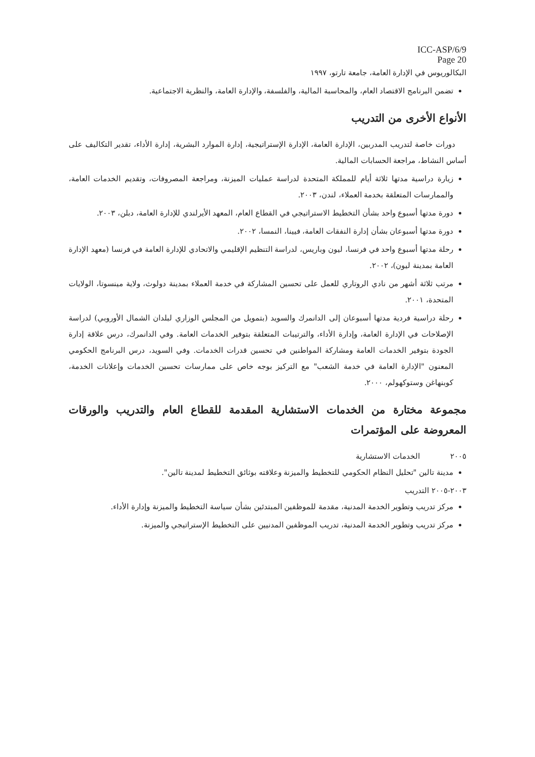ICC-ASP/6/9
Page 20
البكالوريوس في الإدارة العامة، جامعة تارتو، ١٩٩٧
تضمن البرنامج الاقتصاد العام، والمحاسبة المالية، والفلسفة، والإدارة العامة، والنظرية الاجتماعية.
الأنواع الأخرى من التدريب
دورات خاصة لتدريب المدربين، الإدارة العامة، الإدارة الإستراتيجية، إدارة الموارد البشرية، إدارة الأداء، تقدير التكاليف على أساس النشاط، مراجعة الحسابات المالية.
زيارة دراسية مدتها ثلاثة أيام للمملكة المتحدة لدراسة عمليات الميزنة، ومراجعة المصروفات، وتقديم الخدمات العامة، والممارسات المتعلقة بخدمة العملاء، لندن، ٢٠٠٣.
دورة مدتها أسبوع واحد بشأن التخطيط الاستراتيجي في القطاع العام، المعهد الأيرلندي للإدارة العامة، دبلن، ٢٠٠٣.
دورة مدتها أسبوعان بشأن إدارة النفقات العامة، فيينا، النمسا، ٢٠٠٢.
رحلة مدتها أسبوع واحد في فرنسا، ليون وباريس، لدراسة التنظيم الإقليمي والاتحادي للإدارة العامة في فرنسا (معهد الإدارة العامة بمدينة ليون)، ٢٠٠٢.
مرتب ثلاثة أشهر من نادي الروتاري للعمل على تحسين المشاركة في خدمة العملاء بمدينة دولوث، ولاية مينسوتا، الولايات المتحدة، ٢٠٠١.
رحلة دراسية فردية مدتها أسبوعان إلى الدانمرك والسويد (بتمويل من المجلس الوزاري لبلدان الشمال الأوروبي) لدراسة الإصلاحات في الإدارة العامة، وإدارة الأداء، والترتيبات المتعلقة بتوفير الخدمات العامة. وفي الدانمرك، درس علاقة إدارة الجودة بتوفير الخدمات العامة ومشاركة المواطنين في تحسين قدرات الخدمات. وفي السويد، درس البرنامج الحكومي المعنون "الإدارة العامة في خدمة الشعب" مع التركيز بوجه خاص على ممارسات تحسين الخدمات وإعلانات الخدمة، كوبنهاغن وستوكهولم، ٢٠٠٠.
مجموعة مختارة من الخدمات الاستشارية المقدمة للقطاع العام والتدريب والورقات المعروضة على المؤتمرات
٢٠٠٥ الخدمات الاستشارية
مدينة تالين "تحليل النظام الحكومي للتخطيط والميزنة وعلاقته بوثائق التخطيط لمدينة تالين".
٢٠٠٣-٢٠٠٥ التدريب
مركز تدريب وتطوير الخدمة المدنية، مقدمة للموظفين المبتدئين بشأن سياسة التخطيط والميزنة وإدارة الأداء.
مركز تدريب وتطوير الخدمة المدنية، تدريب الموظفين المدنيين على التخطيط الإستراتيجي والميزنة.